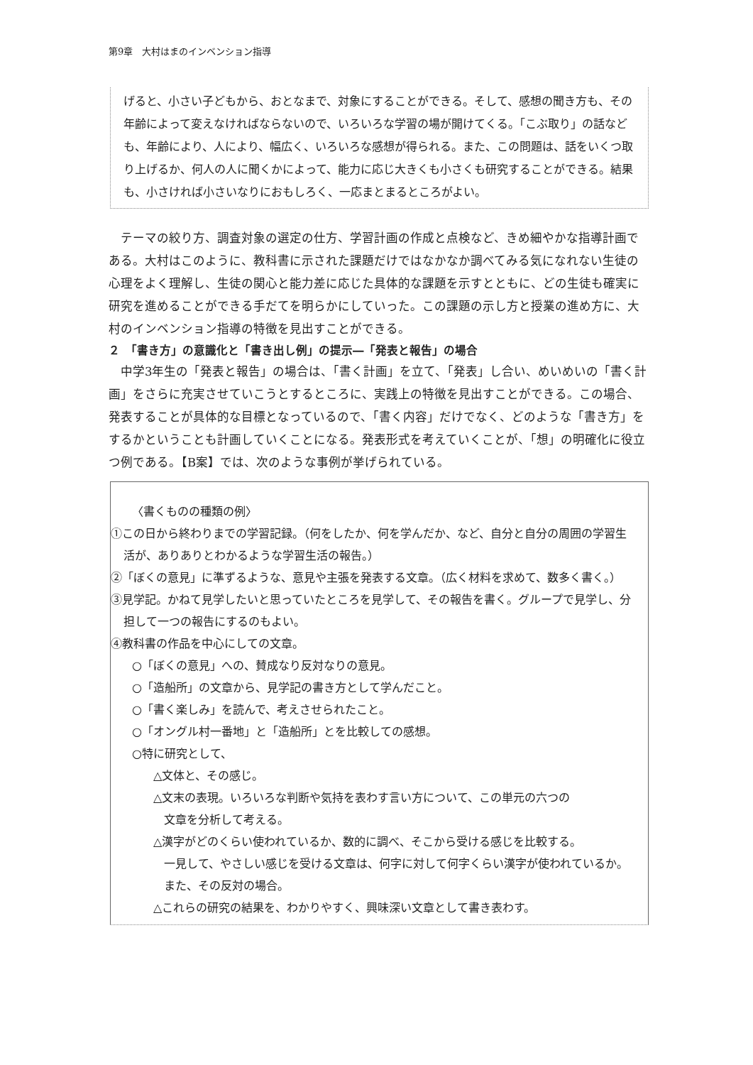第9章　大村はまのインベンション指導
げると、小さい子どもから、おとなまで、対象にすることができる。そして、感想の聞き方も、その年齢によって変えなければならないので、いろいろな学習の場が開けてくる。「こぶ取り」の話なども、年齢により、人により、幅広く、いろいろな感想が得られる。また、この問題は、話をいくつ取り上げるか、何人の人に聞くかによって、能力に応じ大きくも小さくも研究することができる。結果も、小さければ小さいなりにおもしろく、一応まとまるところがよい。
　テーマの絞り方、調査対象の選定の仕方、学習計画の作成と点検など、きめ細やかな指導計画である。大村はこのように、教科書に示された課題だけではなかなか調べてみる気になれない生徒の心理をよく理解し、生徒の関心と能力差に応じた具体的な課題を示すとともに、どの生徒も確実に研究を進めることができる手だてを明らかにしていった。この課題の示し方と授業の進め方に、大村のインベンション指導の特徴を見出すことができる。
２　「書き方」の意識化と「書き出し例」の提示―「発表と報告」の場合
　中学3年生の「発表と報告」の場合は、「書く計画」を立て、「発表」し合い、めいめいの「書く計画」をさらに充実させていこうとするところに、実践上の特徴を見出すことができる。この場合、発表することが具体的な目標となっているので、「書く内容」だけでなく、どのような「書き方」をするかということも計画していくことになる。発表形式を考えていくことが、「想」の明確化に役立つ例である。【B案】では、次のような事例が挙げられている。
〈書くものの種類の例〉
①この日から終わりまでの学習記録。（何をしたか、何を学んだか、など、自分と自分の周囲の学習生活が、ありありとわかるような学習生活の報告。）
②「ぼくの意見」に準ずるような、意見や主張を発表する文章。（広く材料を求めて、数多く書く。）
③見学記。かねて見学したいと思っていたところを見学して、その報告を書く。グループで見学し、分担して一つの報告にするのもよい。
④教科書の作品を中心にしての文章。
○「ぼくの意見」への、賛成なり反対なりの意見。
○「造船所」の文章から、見学記の書き方として学んだこと。
○「書く楽しみ」を読んで、考えさせられたこと。
○「オングル村一番地」と「造船所」とを比較しての感想。
○特に研究として、
△文体と、その感じ。
△文末の表現。いろいろな判断や気持を表わす言い方について、この単元の六つの
文章を分析して考える。
△漢字がどのくらい使われているか、数的に調べ、そこから受ける感じを比較する。
一見して、やさしい感じを受ける文章は、何字に対して何字くらい漢字が使われているか。また、その反対の場合。
△これらの研究の結果を、わかりやすく、興味深い文章として書き表わす。